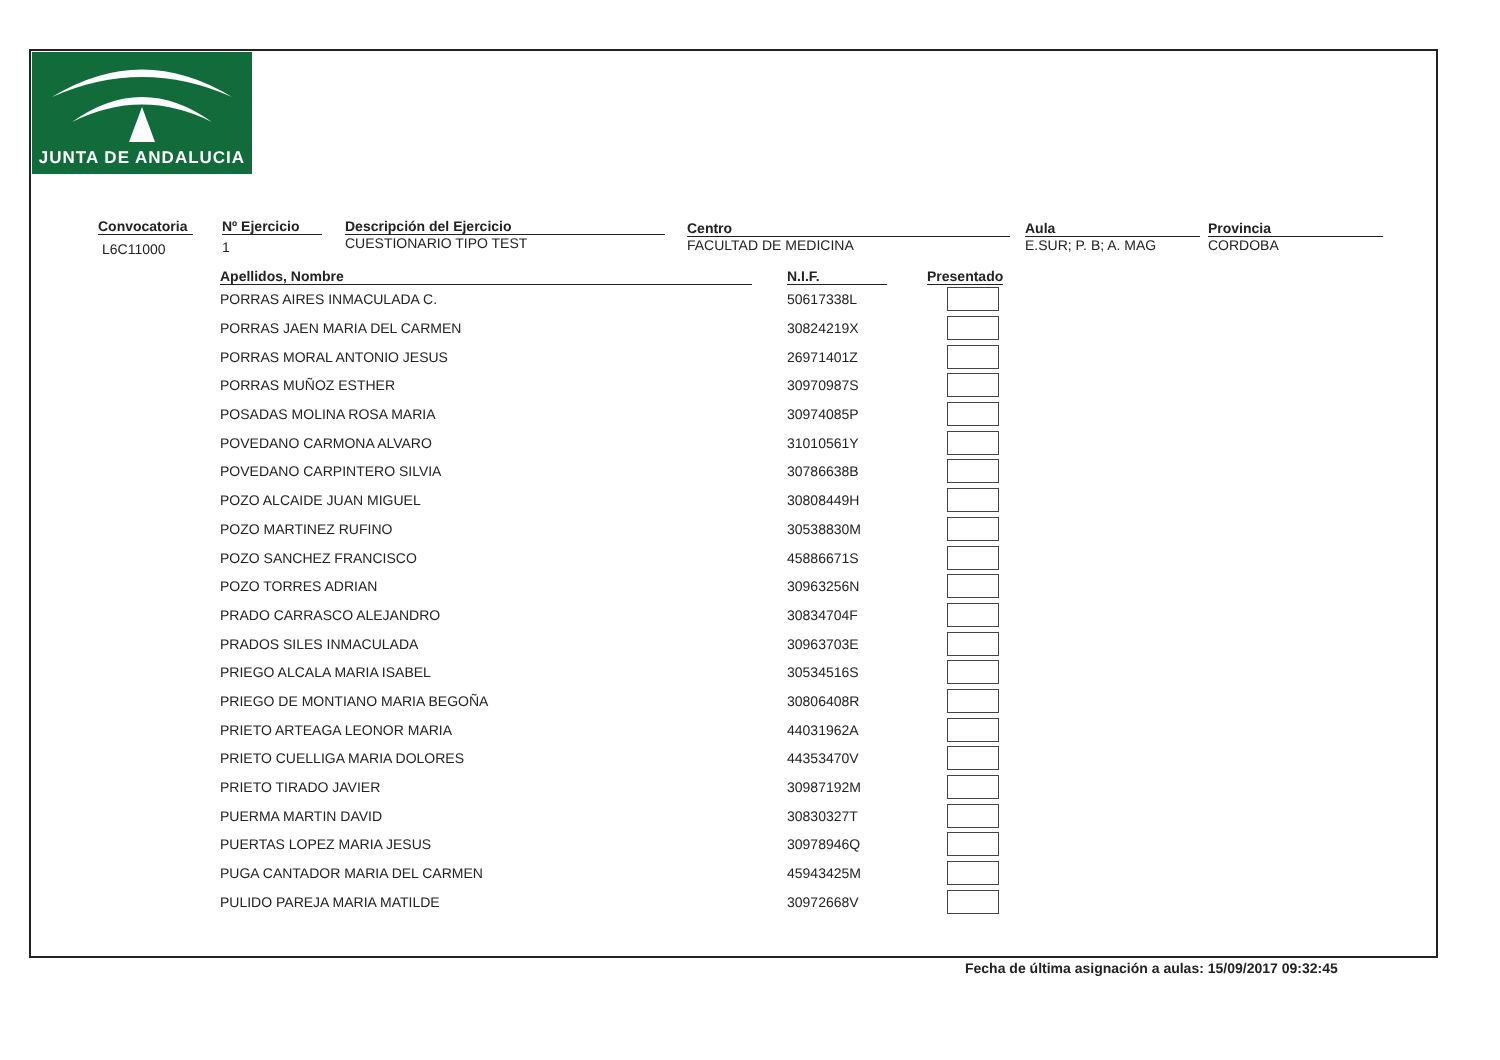JUNTA DE ANDALUCIA
Convocatoria
L6C11000
Nº Ejercicio
1
Descripción del Ejercicio
CUESTIONARIO TIPO TEST
Centro
FACULTAD DE MEDICINA
Aula
E.SUR; P. B; A. MAG
Provincia
CORDOBA
| Apellidos, Nombre | | N.I.F. | | Presentado |
| --- | --- | --- | --- | --- |
| PORRAS AIRES INMACULADA C. | | 50617338L | | |
| PORRAS JAEN MARIA DEL CARMEN | | 30824219X | | |
| PORRAS MORAL ANTONIO JESUS | | 26971401Z | | |
| PORRAS MUÑOZ ESTHER | | 30970987S | | |
| POSADAS MOLINA ROSA MARIA | | 30974085P | | |
| POVEDANO CARMONA ALVARO | | 31010561Y | | |
| POVEDANO CARPINTERO SILVIA | | 30786638B | | |
| POZO ALCAIDE JUAN MIGUEL | | 30808449H | | |
| POZO MARTINEZ RUFINO | | 30538830M | | |
| POZO SANCHEZ FRANCISCO | | 45886671S | | |
| POZO TORRES ADRIAN | | 30963256N | | |
| PRADO CARRASCO ALEJANDRO | | 30834704F | | |
| PRADOS SILES INMACULADA | | 30963703E | | |
| PRIEGO ALCALA MARIA ISABEL | | 30534516S | | |
| PRIEGO DE MONTIANO MARIA BEGOÑA | | 30806408R | | |
| PRIETO ARTEAGA LEONOR MARIA | | 44031962A | | |
| PRIETO CUELLIGA MARIA DOLORES | | 44353470V | | |
| PRIETO TIRADO JAVIER | | 30987192M | | |
| PUERMA MARTIN DAVID | | 30830327T | | |
| PUERTAS LOPEZ MARIA JESUS | | 30978946Q | | |
| PUGA CANTADOR MARIA DEL CARMEN | | 45943425M | | |
| PULIDO PAREJA MARIA MATILDE | | 30972668V | | |
Fecha de última asignación a aulas: 15/09/2017 09:32:45